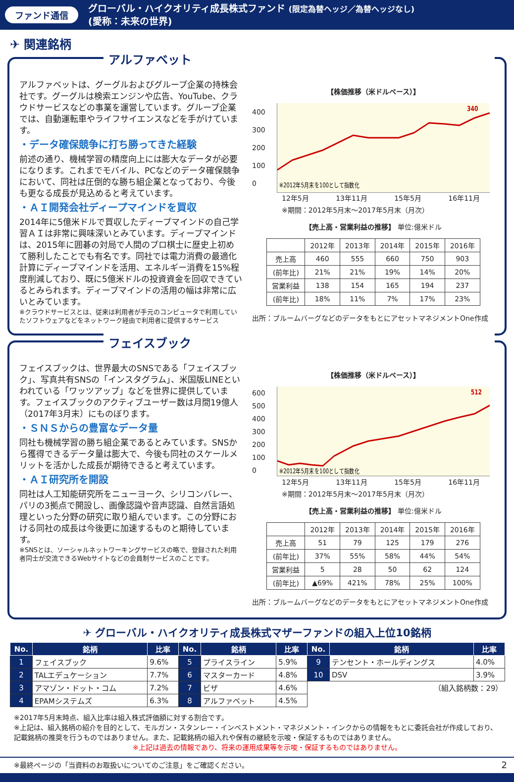ファンド通信
グローバル・ハイクオリティ成長株式ファンド (限定為替ヘッジ／為替ヘッジなし)
(愛称：未来の世界)
✈ 関連銘柄
アルファベット
アルファベットは、グーグルおよびグループ企業の持株会社です。グーグルは検索エンジンや広告、YouTube、クラウドサービスなどの事業を運営しています。グループ企業では、自動運転車やライフサイエンスなどを手がけています。
・データ確保競争に打ち勝ってきた経験
前述の通り、機械学習の精度向上には膨大なデータが必要になります。これまでモバイル、PCなどのデータ確保競争において、同社は圧倒的な勝ち組企業となっており、今後も更なる成長が見込めると考えています。
・ＡＩ開発会社ディープマインドを買収
2014年に5億米ドルで買収したディープマインドの自己学習ＡＩは非常に興味深いとみています。ディープマインドは、2015年に囲碁の対局で人間のプロ棋士に歴史上初めて勝利したことでも有名です。同社では電力消費の最適化計算にディープマインドを活用、エネルギー消費を15%程度削減しており、既に5億米ドルの投資資金を回収できているとみられます。ディープマインドの活用の幅は非常に広いとみています。
※クラウドサービスとは、従来は利用者が手元のコンピュータで利用していたソフトウェアなどをネットワーク経由で利用者に提供するサービス
【株価推移（米ドルベース）】
400 300 200 100 0
340
※2012年5月末を100として指数化
12年5月 13年11月 15年5月 16年11月
※期間：2012年5月末～2017年5月末（月次）
【売上高・営業利益の推移】 単位:億米ドル
| | 2012年 | 2013年 | 2014年 | 2015年 | 2016年 |
| 売上高 | 460 | 555 | 660 | 750 | 903 |
| (前年比) | 21% | 21% | 19% | 14% | 20% |
| 営業利益 | 138 | 154 | 165 | 194 | 237 |
| (前年比) | 18% | 11% | 7% | 17% | 23% |
出所：ブルームバーグなどのデータをもとにアセットマネジメントOne作成
フェイスブック
フェイスブックは、世界最大のSNSである「フェイスブック」、写真共有SNSの「インスタグラム」、米国版LINEといわれている「ワッツアップ」などを世界に提供しています。フェイスブックのアクティブユーザー数は月間19億人（2017年3月末）にものぼります。
・ＳＮＳからの豊富なデータ量
同社も機械学習の勝ち組企業であるとみています。SNSから獲得できるデータ量は膨大で、今後も同社のスケールメリットを活かした成長が期待できると考えています。
・ＡＩ研究所を開設
同社は人工知能研究所をニューヨーク、シリコンバレー、パリの3拠点で開設し、画像認識や音声認識、自然言語処理といった分野の研究に取り組んでいます。この分野における同社の成長は今後更に加速するものと期待しています。
※SNSとは、ソーシャルネットワーキングサービスの略で、登録された利用者同士が交流できるWebサイトなどの会員制サービスのことです。
【株価推移（米ドルベース）】
600 500 400 300 200 100 0
512
※2012年5月末を100として指数化
12年5月 13年11月 15年5月 16年11月
※期間：2012年5月末～2017年5月末（月次）
【売上高・営業利益の推移】 単位:億米ドル
| | 2012年 | 2013年 | 2014年 | 2015年 | 2016年 |
| 売上高 | 51 | 79 | 125 | 179 | 276 |
| (前年比) | 37% | 55% | 58% | 44% | 54% |
| 営業利益 | 5 | 28 | 50 | 62 | 124 |
| (前年比) | ▲69% | 421% | 78% | 25% | 100% |
出所：ブルームバーグなどのデータをもとにアセットマネジメントOne作成
✈ グローバル・ハイクオリティ成長株式マザーファンドの組入上位10銘柄
| No. | 銘柄 | 比率 | No. | 銘柄 | 比率 | No. | 銘柄 | 比率 |
| --- | --- | --- | --- | --- | --- | --- | --- | --- |
| 1 | フェイスブック | 9.6% | 5 | プライスライン | 5.9% | 9 | テンセント・ホールディングス | 4.0% |
| 2 | TALエデュケーション | 7.7% | 6 | マスターカード | 4.8% | 10 | DSV | 3.9% |
| 3 | アマゾン・ドット・コム | 7.2% | 7 | ビザ | 4.6% | （組入銘柄数：29） | | |
| 4 | EPAMシステムズ | 6.3% | 8 | アルファベット | 4.5% | | | |
※2017年5月末時点、組入比率は組入株式評価額に対する割合です。
※上記は、組入銘柄の紹介を目的として、モルガン・スタンレー・インベストメント・マネジメント・インクからの情報をもとに委託会社が作成しており、記載銘柄の推奨を行うものではありません。また、記載銘柄の組入れや保有の継続を示唆・保証するものではありません。
※上記は過去の情報であり、将来の運用成果等を示唆・保証するものではありません。
※最終ページの「当資料のお取扱いについてのご注意」をご確認ください。 2